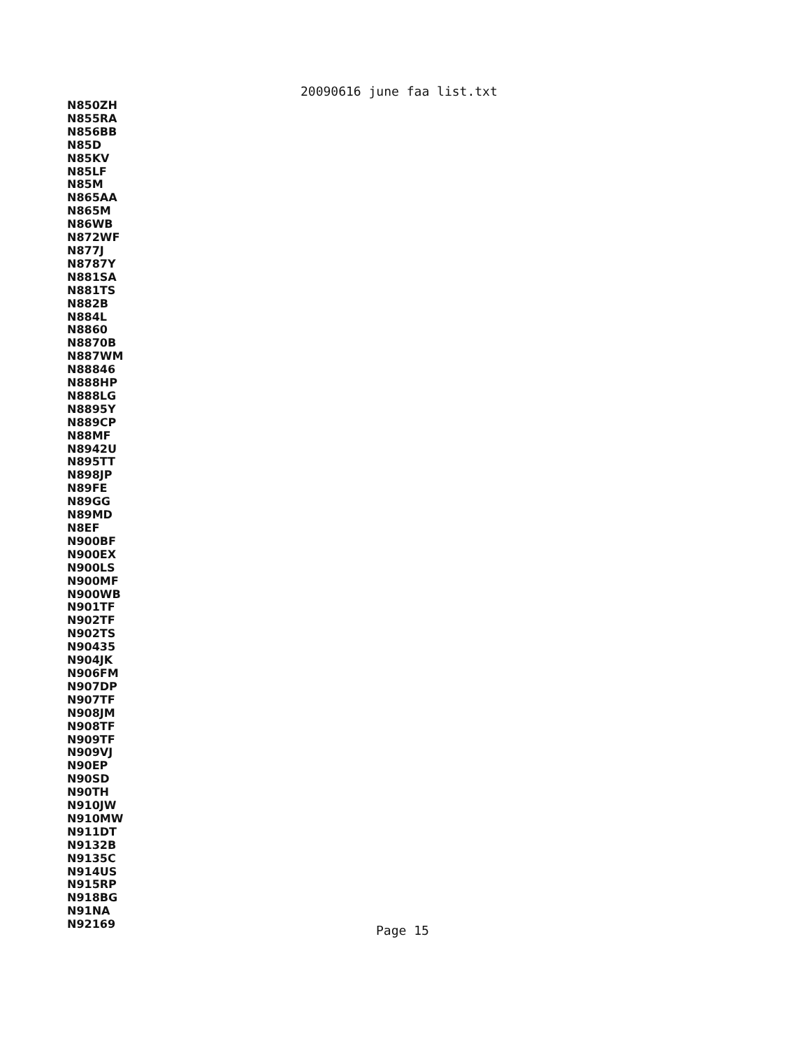20090616 june faa list.txt
N850ZH
N855RA
N856BB
N85D
N85KV
N85LF
N85M
N865AA
N865M
N86WB
N872WF
N877J
N8787Y
N881SA
N881TS
N882B
N884L
N8860
N8870B
N887WM
N88846
N888HP
N888LG
N8895Y
N889CP
N88MF
N8942U
N895TT
N898JP
N89FE
N89GG
N89MD
N8EF
N900BF
N900EX
N900LS
N900MF
N900WB
N901TF
N902TF
N902TS
N90435
N904JK
N906FM
N907DP
N907TF
N908JM
N908TF
N909TF
N909VJ
N90EP
N90SD
N90TH
N910JW
N910MW
N911DT
N9132B
N9135C
N914US
N915RP
N918BG
N91NA
N92169
Page 15